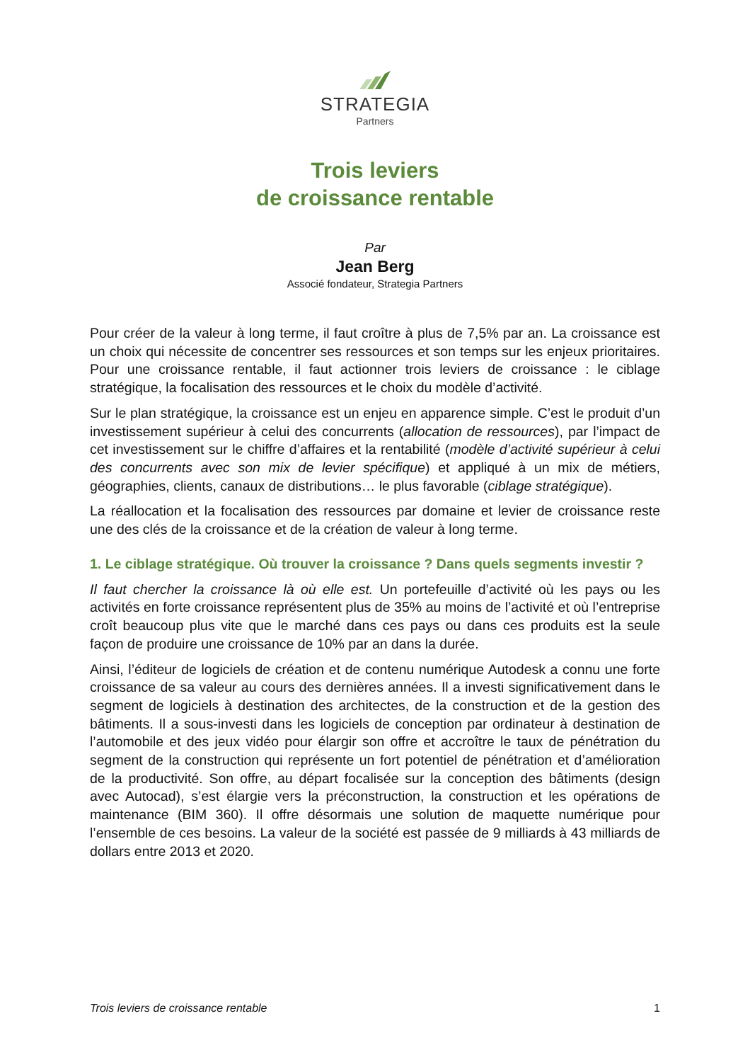STRATEGIA
Partners
Trois leviers
de croissance rentable
Par
Jean Berg
Associé fondateur, Strategia Partners
Pour créer de la valeur à long terme, il faut croître à plus de 7,5% par an. La croissance est un choix qui nécessite de concentrer ses ressources et son temps sur les enjeux prioritaires. Pour une croissance rentable, il faut actionner trois leviers de croissance : le ciblage stratégique, la focalisation des ressources et le choix du modèle d’activité.
Sur le plan stratégique, la croissance est un enjeu en apparence simple. C’est le produit d’un investissement supérieur à celui des concurrents (allocation de ressources), par l’impact de cet investissement sur le chiffre d’affaires et la rentabilité (modèle d’activité supérieur à celui des concurrents avec son mix de levier spécifique) et appliqué à un mix de métiers, géographies, clients, canaux de distributions… le plus favorable (ciblage stratégique).
La réallocation et la focalisation des ressources par domaine et levier de croissance reste une des clés de la croissance et de la création de valeur à long terme.
1. Le ciblage stratégique. Où trouver la croissance ? Dans quels segments investir ?
Il faut chercher la croissance là où elle est. Un portefeuille d’activité où les pays ou les activités en forte croissance représentent plus de 35% au moins de l’activité et où l’entreprise croît beaucoup plus vite que le marché dans ces pays ou dans ces produits est la seule façon de produire une croissance de 10% par an dans la durée.
Ainsi, l’éditeur de logiciels de création et de contenu numérique Autodesk a connu une forte croissance de sa valeur au cours des dernières années. Il a investi significativement dans le segment de logiciels à destination des architectes, de la construction et de la gestion des bâtiments. Il a sous-investi dans les logiciels de conception par ordinateur à destination de l’automobile et des jeux vidéo pour élargir son offre et accroître le taux de pénétration du segment de la construction qui représente un fort potentiel de pénétration et d’amélioration de la productivité. Son offre, au départ focalisée sur la conception des bâtiments (design avec Autocad), s’est élargie vers la préconstruction, la construction et les opérations de maintenance (BIM 360). Il offre désormais une solution de maquette numérique pour l’ensemble de ces besoins. La valeur de la société est passée de 9 milliards à 43 milliards de dollars entre 2013 et 2020.
Trois leviers de croissance rentable 1